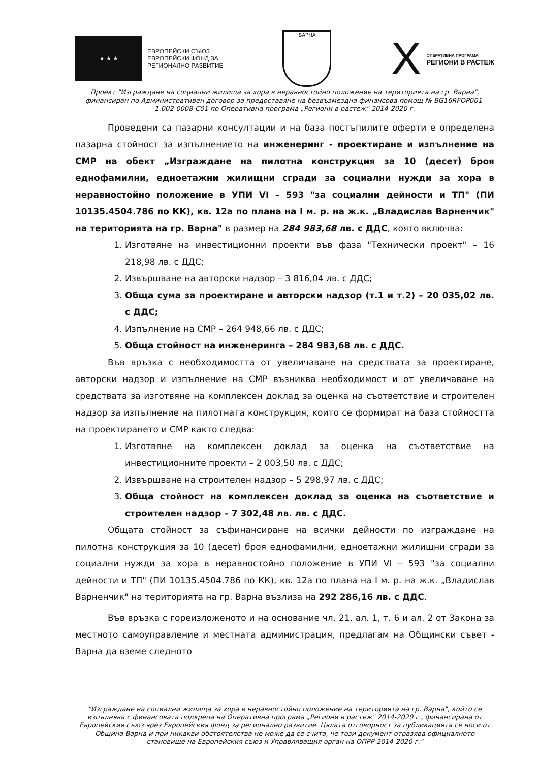★ ★ ★
ЕВРОПЕЙСКИ СЪЮЗ
ЕВРОПЕЙСКИ ФОНД ЗА
РЕГИОНАЛНО РАЗВИТИЕ
ВАРНА
X ОПЕРАТИВНА ПРОГРАМА
РЕГИОНИ В РАСТЕЖ
Проект "Изграждане на социални жилища за хора в неравностойно положение на територията на гр. Варна", финансиран по Административен договор за предоставяне на безвъзмездна финансова помощ № BG16RFOP001-1.002-0008-C01 по Оперативна програма „Региони в растеж" 2014-2020 г.
Проведени са пазарни консултации и на база постъпилите оферти е определена пазарна стойност за изпълнението на инженеринг - проектиране и изпълнение на СМР на обект „Изграждане на пилотна конструкция за 10 (десет) броя еднофамилни, едноетажни жилищни сгради за социални нужди за хора в неравностойно положение в УПИ VI – 593 "за социални дейности и ТП" (ПИ 10135.4504.786 по КК), кв. 12а по плана на I м. р. на ж.к. „Владислав Варненчик" на територията на гр. Варна" в размер на 284 983,68 лв. с ДДС, която включва:
1. Изготвяне на инвестиционни проекти във фаза "Технически проект" – 16 218,98 лв. с ДДС;
2. Извършване на авторски надзор – 3 816,04 лв. с ДДС;
3. Обща сума за проектиране и авторски надзор (т.1 и т.2) – 20 035,02 лв. с ДДС;
4. Изпълнение на СМР – 264 948,66 лв. с ДДС;
5. Обща стойност на инженеринга – 284 983,68 лв. с ДДС.
Във връзка с необходимостта от увеличаване на средствата за проектиране, авторски надзор и изпълнение на СМР възниква необходимост и от увеличаване на средствата за изготвяне на комплексен доклад за оценка на съответствие и строителен надзор за изпълнение на пилотната конструкция, които се формират на база стойността на проектирането и СМР както следва:
1. Изготвяне на комплексен доклад за оценка на съответствие на инвестиционните проекти – 2 003,50 лв. с ДДС;
2. Извършване на строителен надзор – 5 298,97 лв. с ДДС;
3. Обща стойност на комплексен доклад за оценка на съответствие и строителен надзор – 7 302,48 лв. лв. с ДДС.
Общата стойност за съфинансиране на всички дейности по изграждане на пилотна конструкция за 10 (десет) броя еднофамилни, едноетажни жилищни сгради за социални нужди за хора в неравностойно положение в УПИ VI – 593 "за социални дейности и ТП" (ПИ 10135.4504.786 по КК), кв. 12а по плана на I м. р. на ж.к. „Владислав Варненчик" на територията на гр. Варна възлиза на 292 286,16 лв. с ДДС.
Във връзка с гореизложеното и на основание чл. 21, ал. 1, т. 6 и ал. 2 от Закона за местното самоуправление и местната администрация, предлагам на Общински съвет - Варна да вземе следното
"Изграждане на социални жилища за хора в неравностойно положение на територията на гр. Варна", който се изпълнява с финансовата подкрепа на Оперативна програма „Региони в растеж" 2014-2020 г., финансирана от Европейския съюз чрез Европейския фонд за регионално развитие. Цялата отговорност за публикацията се носи от Община Варна и при никакви обстоятелства не може да се счита, че този документ отразява официалното становище на Европейския съюз и Управляващия орган на ОПРР 2014-2020 г."